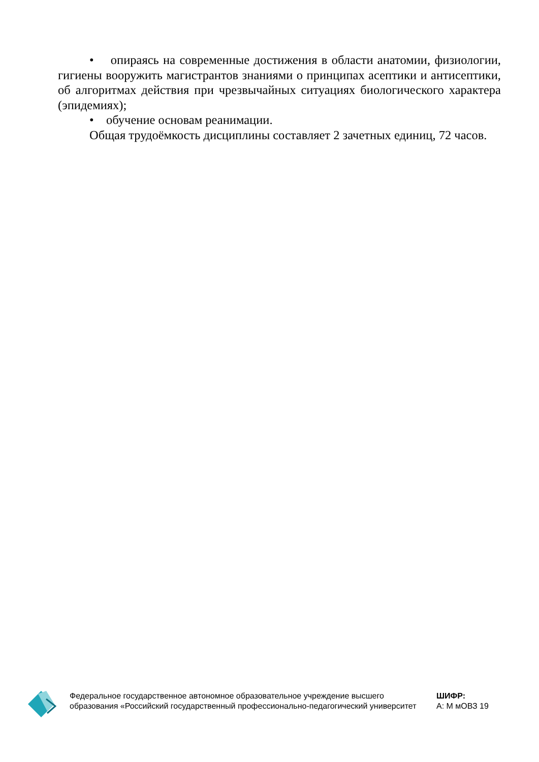• опираясь на современные достижения в области анатомии, физиологии, гигиены вооружить магистрантов знаниями о принципах асептики и антисептики, об алгоритмах действия при чрезвычайных ситуациях биологического характера (эпидемиях);
• обучение основам реанимации.
Общая трудоёмкость дисциплины составляет 2 зачетных единиц, 72 часов.
Федеральное государственное автономное образовательное учреждение высшего образования «Российский государственный профессионально-педагогический университет
ШИФР:
А: М мОВЗ 19